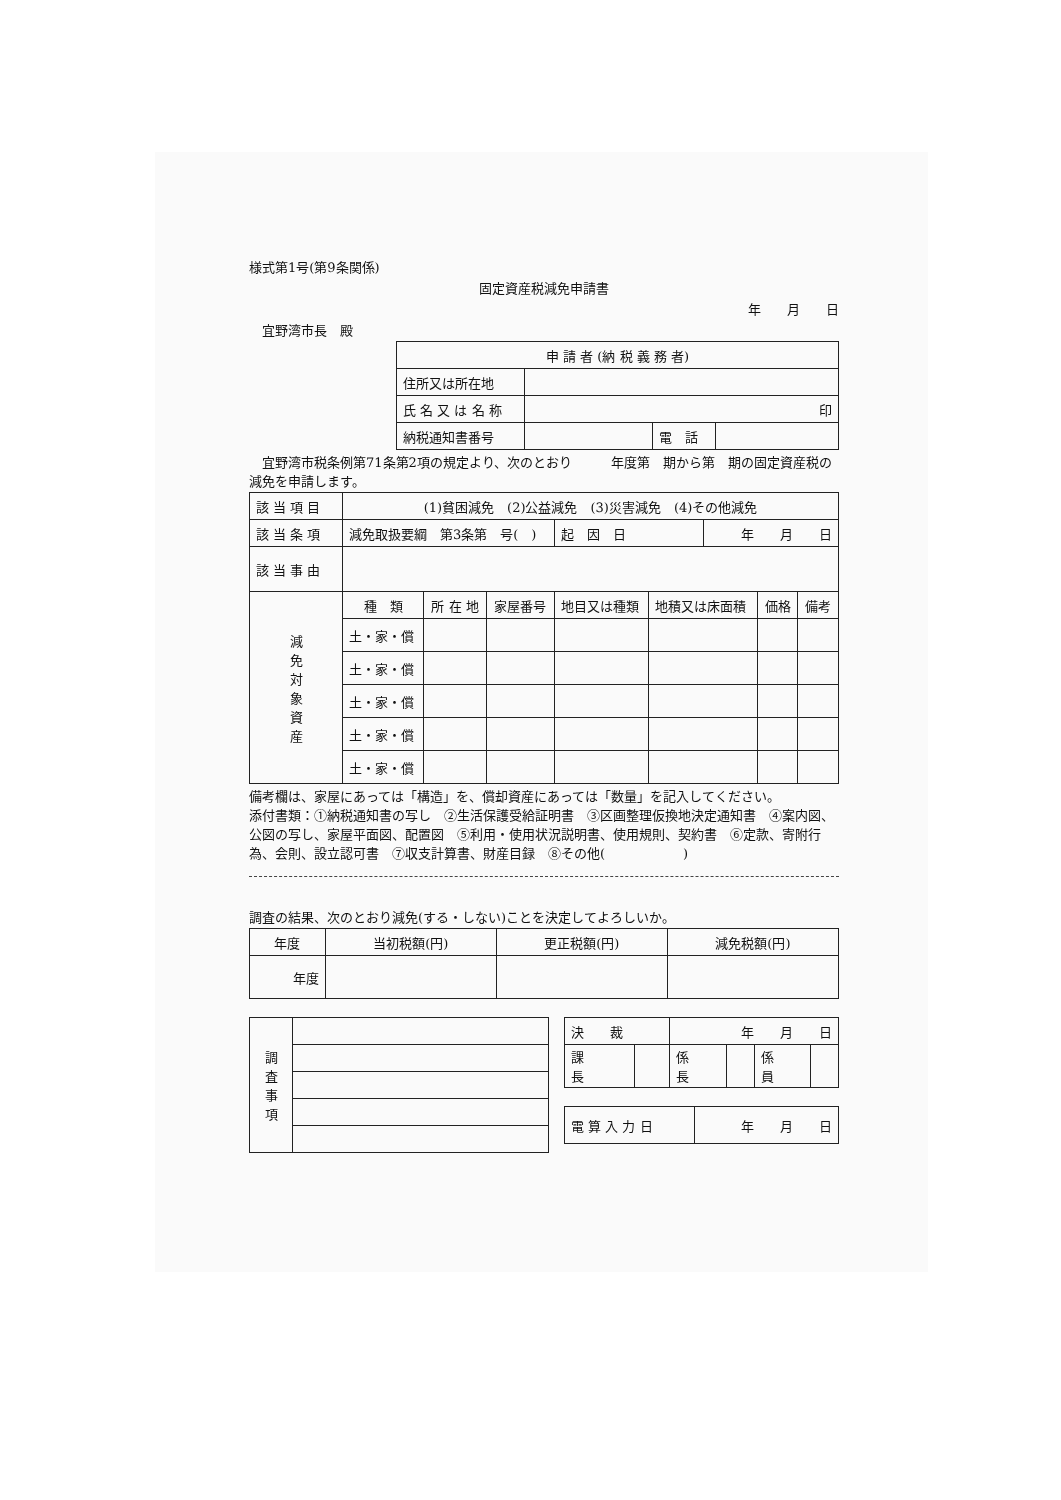様式第1号(第9条関係)
固定資産税減免申請書
年　　月　　日
　宜野湾市長　殿
| 申 請 者 (納 税 義 務 者) | | | |
| 住所又は所在地 | | | |
| 氏 名 又 は 名 称 | 印 | | |
| 納税通知書番号 | | 電 話 | |
　宜野湾市税条例第71条第2項の規定より、次のとおり　　　年度第　期から第　期の固定資産税の減免を申請します。
| 該 当 項 目 | (1)貧困減免 (2)公益減免 (3)災害減免 (4)その他減免 | | | | | | | |
| 該 当 条 項 | 減免取扱要綱 第3条第 号( ) | | | 起 因 日 | | 年 月 日 | | |
| 該 当 事 由 | | | | | | | | |
| 減 免 対 象 資 産 | 種 類 | 所 在 地 | 家屋番号 | 地目又は種類 | 地積又は床面積 | | 価格 | 備考 |
| | 土・家・償 | | | | | | | |
| | 土・家・償 | | | | | | | |
| | 土・家・償 | | | | | | | |
| | 土・家・償 | | | | | | | |
| | 土・家・償 | | | | | | | |
備考欄は、家屋にあっては「構造」を、償却資産にあっては「数量」を記入してください。
添付書類：①納税通知書の写し　②生活保護受給証明書　③区画整理仮換地決定通知書　④案内図、公図の写し、家屋平面図、配置図　⑤利用・使用状況説明書、使用規則、契約書　⑥定款、寄附行為、会則、設立認可書　⑦収支計算書、財産目録　⑧その他(　　　　　　)
調査の結果、次のとおり減免(する・しない)ことを決定してよろしいか。
| 年度 | 当初税額(円) | 更正税額(円) | 減免税額(円) |
| 年度 | | | |
| 調 査 事 項 | |
| 決 裁 | | 年 月 日 | | | |
| 課 長 | | 係 長 | | 係 員 | |
| 電 算 入 力 日 | 年 月 日 |